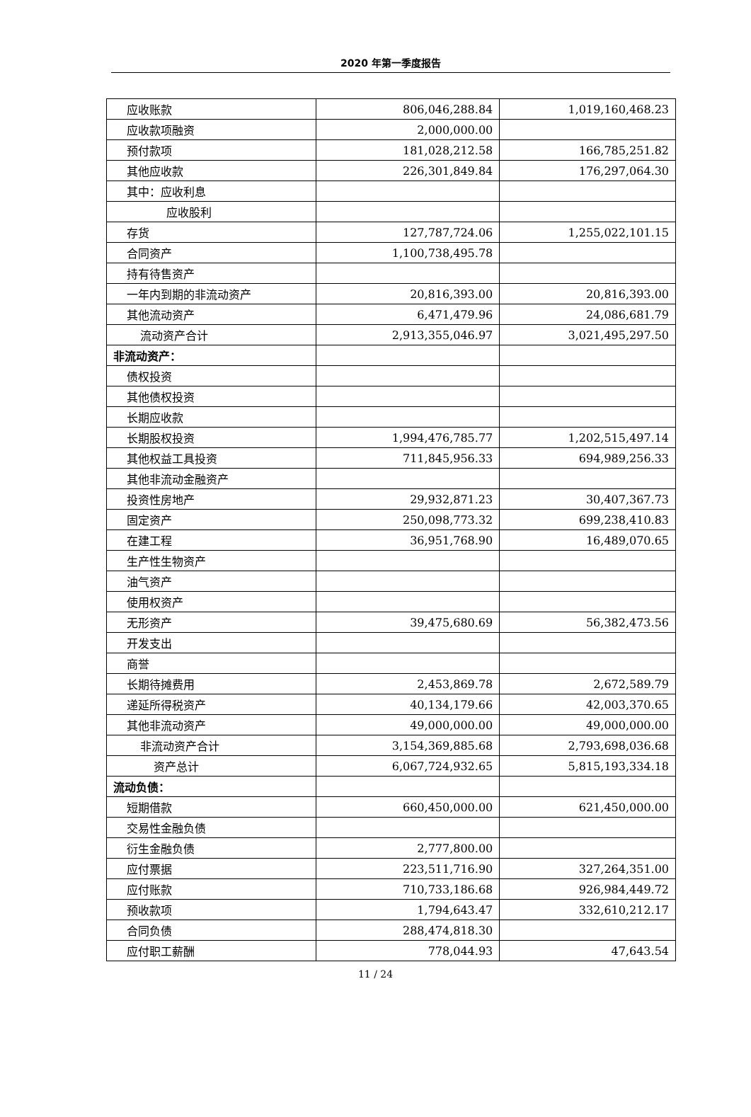2020 年第一季度报告
| 应收账款 | 806,046,288.84 | 1,019,160,468.23 |
| 应收款项融资 | 2,000,000.00 | |
| 预付款项 | 181,028,212.58 | 166,785,251.82 |
| 其他应收款 | 226,301,849.84 | 176,297,064.30 |
| 其中：应收利息 | | |
| 应收股利 | | |
| 存货 | 127,787,724.06 | 1,255,022,101.15 |
| 合同资产 | 1,100,738,495.78 | |
| 持有待售资产 | | |
| 一年内到期的非流动资产 | 20,816,393.00 | 20,816,393.00 |
| 其他流动资产 | 6,471,479.96 | 24,086,681.79 |
| 流动资产合计 | 2,913,355,046.97 | 3,021,495,297.50 |
| 非流动资产： | | |
| 债权投资 | | |
| 其他债权投资 | | |
| 长期应收款 | | |
| 长期股权投资 | 1,994,476,785.77 | 1,202,515,497.14 |
| 其他权益工具投资 | 711,845,956.33 | 694,989,256.33 |
| 其他非流动金融资产 | | |
| 投资性房地产 | 29,932,871.23 | 30,407,367.73 |
| 固定资产 | 250,098,773.32 | 699,238,410.83 |
| 在建工程 | 36,951,768.90 | 16,489,070.65 |
| 生产性生物资产 | | |
| 油气资产 | | |
| 使用权资产 | | |
| 无形资产 | 39,475,680.69 | 56,382,473.56 |
| 开发支出 | | |
| 商誉 | | |
| 长期待摊费用 | 2,453,869.78 | 2,672,589.79 |
| 递延所得税资产 | 40,134,179.66 | 42,003,370.65 |
| 其他非流动资产 | 49,000,000.00 | 49,000,000.00 |
| 非流动资产合计 | 3,154,369,885.68 | 2,793,698,036.68 |
| 资产总计 | 6,067,724,932.65 | 5,815,193,334.18 |
| 流动负债： | | |
| 短期借款 | 660,450,000.00 | 621,450,000.00 |
| 交易性金融负债 | | |
| 衍生金融负债 | 2,777,800.00 | |
| 应付票据 | 223,511,716.90 | 327,264,351.00 |
| 应付账款 | 710,733,186.68 | 926,984,449.72 |
| 预收款项 | 1,794,643.47 | 332,610,212.17 |
| 合同负债 | 288,474,818.30 | |
| 应付职工薪酬 | 778,044.93 | 47,643.54 |
11 / 24